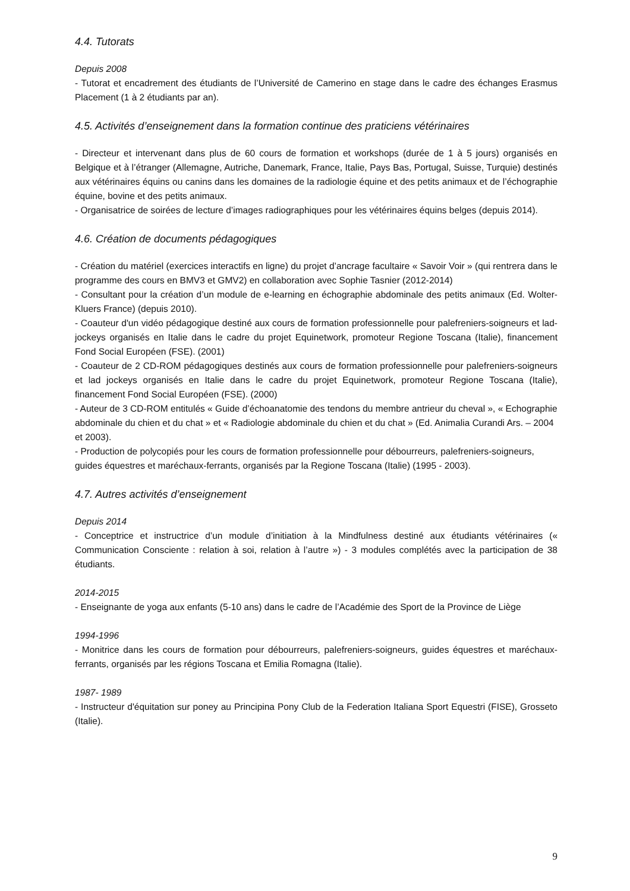4.4. Tutorats
Depuis 2008
- Tutorat et encadrement des étudiants de l’Université de Camerino en stage dans le cadre des échanges Erasmus Placement (1 à 2 étudiants par an).
4.5. Activités d’enseignement dans la formation continue des praticiens vétérinaires
- Directeur et intervenant dans plus de 60 cours de formation et workshops (durée de 1 à 5 jours) organisés en Belgique et à l’étranger (Allemagne, Autriche, Danemark, France, Italie, Pays Bas, Portugal, Suisse, Turquie) destinés aux vétérinaires équins ou canins dans les domaines de la radiologie équine et des petits animaux et de l’échographie équine, bovine et des petits animaux.
- Organisatrice de soirées de lecture d’images radiographiques pour les vétérinaires équins belges (depuis 2014).
4.6. Création de documents pédagogiques
- Création du matériel (exercices interactifs en ligne) du projet d’ancrage facultaire « Savoir Voir » (qui rentrera dans le programme des cours en BMV3 et GMV2) en collaboration avec Sophie Tasnier (2012-2014)
- Consultant pour la création d’un module de e-learning en échographie abdominale des petits animaux (Ed. Wolter-Kluers France) (depuis 2010).
- Coauteur d'un vidéo pédagogique destiné aux cours de formation professionnelle pour palefreniers-soigneurs et lad-jockeys organisés en Italie dans le cadre du projet Equinetwork, promoteur Regione Toscana (Italie), financement Fond Social Européen (FSE). (2001)
- Coauteur de 2 CD-ROM pédagogiques destinés aux cours de formation professionnelle pour palefreniers-soigneurs et lad jockeys organisés en Italie dans le cadre du projet Equinetwork, promoteur Regione Toscana (Italie), financement Fond Social Européen (FSE). (2000)
- Auteur de 3 CD-ROM entitulés « Guide d’échoanatomie des tendons du membre antrieur du cheval », « Echographie abdominale du chien et du chat » et « Radiologie abdominale du chien et du chat » (Ed. Animalia Curandi Ars. – 2004 et 2003).
- Production de polycopiés pour les cours de formation professionnelle pour débourreurs, palefreniers-soigneurs, guides équestres et maréchaux-ferrants, organisés par la Regione Toscana (Italie) (1995 - 2003).
4.7. Autres activités d’enseignement
Depuis 2014
- Conceptrice et instructrice d’un module d’initiation à la Mindfulness destiné aux étudiants vétérinaires (« Communication Consciente : relation à soi, relation à l’autre ») - 3 modules complétés avec la participation de 38 étudiants.
2014-2015
- Enseignante de yoga aux enfants (5-10 ans) dans le cadre de l’Académie des Sport de la Province de Liège
1994-1996
- Monitrice dans les cours de formation pour débourreurs, palefreniers-soigneurs, guides équestres et maréchaux-ferrants, organisés par les régions Toscana et Emilia Romagna (Italie).
1987- 1989
- Instructeur d'équitation sur poney au Principina Pony Club de la Federation Italiana Sport Equestri (FISE), Grosseto (Italie).
9